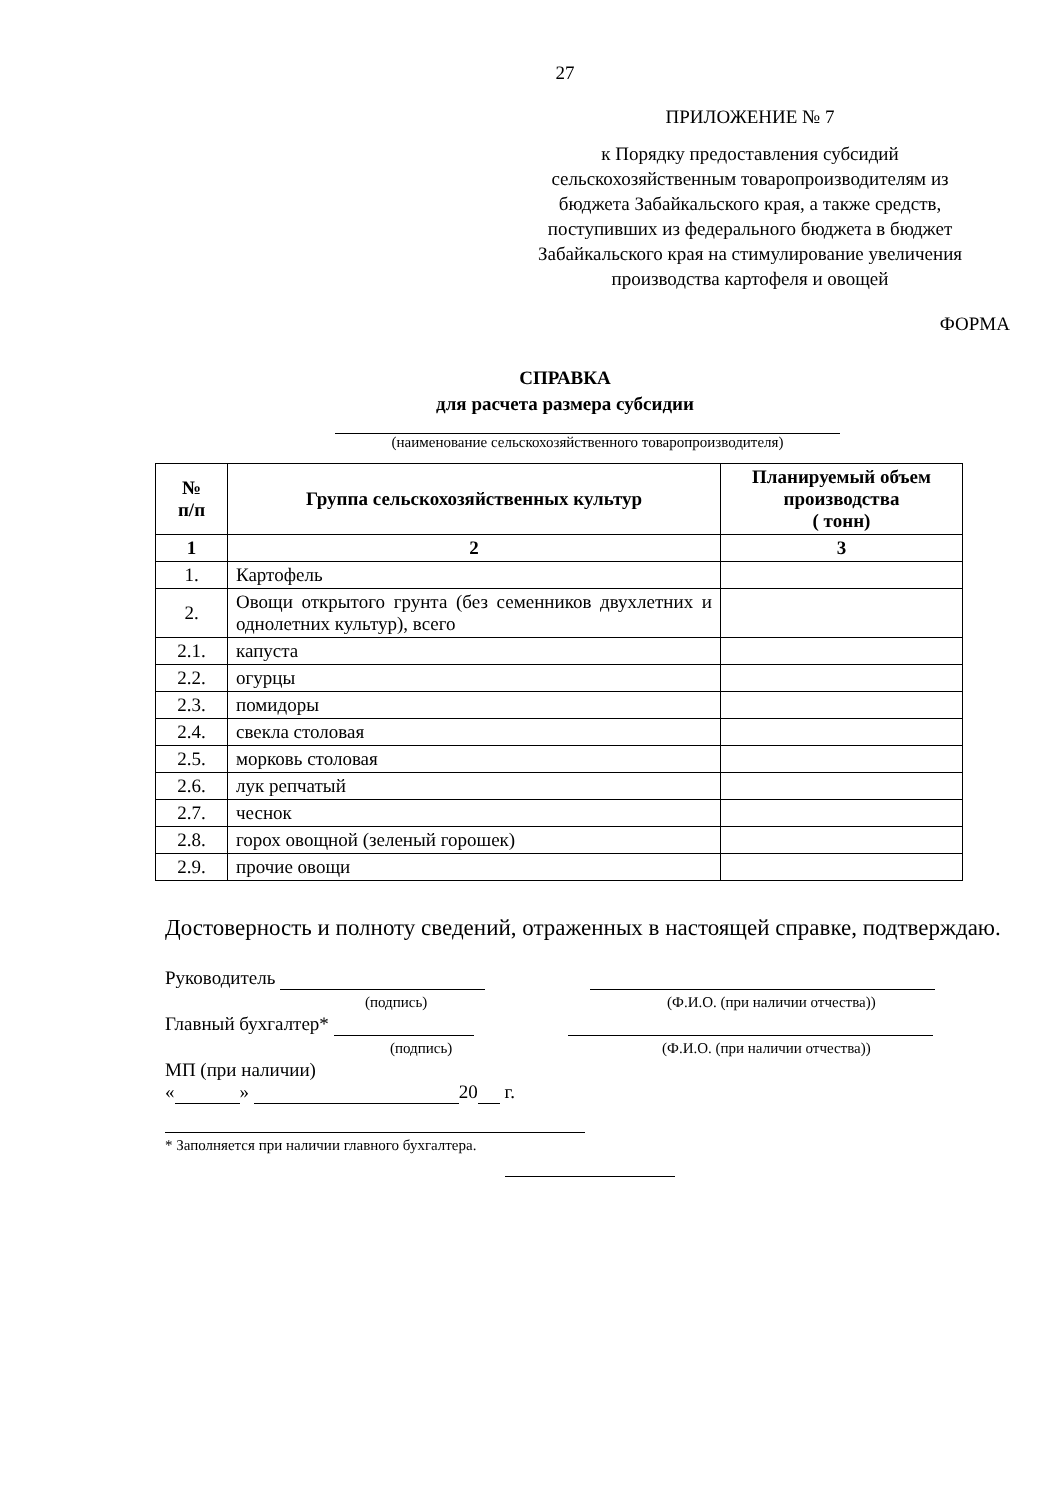27
ПРИЛОЖЕНИЕ № 7
к Порядку предоставления субсидий сельскохозяйственным товаропроизводителям из бюджета Забайкальского края, а также средств, поступивших из федерального бюджета в бюджет Забайкальского края на стимулирование увеличения производства картофеля и овощей
ФОРМА
СПРАВКА
для расчета размера субсидии
(наименование сельскохозяйственного товаропроизводителя)
| № п/п | Группа сельскохозяйственных культур | Планируемый объем производства ( тонн) |
| --- | --- | --- |
| 1 | 2 | 3 |
| 1. | Картофель | |
| 2. | Овощи открытого грунта (без семенников двухлетних и однолетних культур), всего | |
| 2.1. | капуста | |
| 2.2. | огурцы | |
| 2.3. | помидоры | |
| 2.4. | свекла столовая | |
| 2.5. | морковь столовая | |
| 2.6. | лук репчатый | |
| 2.7. | чеснок | |
| 2.8. | горох овощной (зеленый горошек) | |
| 2.9. | прочие овощи | |
Достоверность и полноту сведений, отраженных в настоящей справке, подтверждаю.
Руководитель
(подпись) (Ф.И.О. (при наличии отчества))
Главный бухгалтер*
(подпись) (Ф.И.О. (при наличии отчества))
МП (при наличии)
« » 20 г.
* Заполняется при наличии главного бухгалтера.